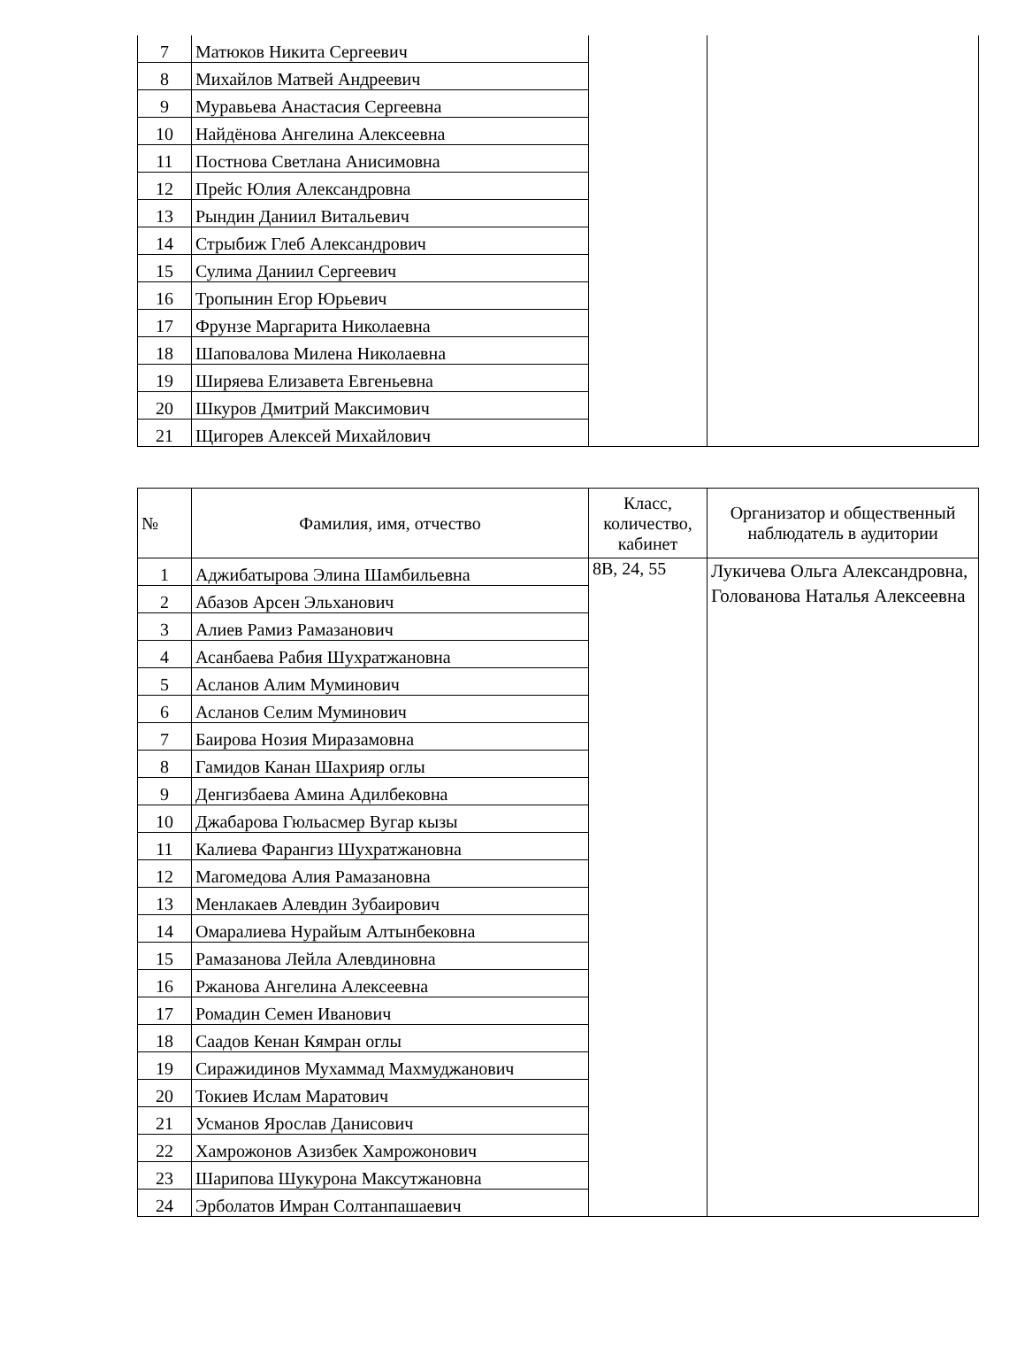| 7 | Матюков Никита Сергеевич | | |
| 8 | Михайлов Матвей Андреевич | | |
| 9 | Муравьева Анастасия Сергеевна | | |
| 10 | Найдёнова Ангелина Алексеевна | | |
| 11 | Постнова Светлана Анисимовна | | |
| 12 | Прейс Юлия Александровна | | |
| 13 | Рындин Даниил Витальевич | | |
| 14 | Стрыбиж Глеб Александрович | | |
| 15 | Сулима Даниил Сергеевич | | |
| 16 | Тропынин Егор Юрьевич | | |
| 17 | Фрунзе Маргарита Николаевна | | |
| 18 | Шаповалова Милена Николаевна | | |
| 19 | Ширяева Елизавета Евгеньевна | | |
| 20 | Шкуров Дмитрий Максимович | | |
| 21 | Щигорев Алексей Михайлович | | |
| № | Фамилия, имя, отчество | Класс, количество, кабинет | Организатор и общественный наблюдатель в аудитории |
| --- | --- | --- | --- |
| 1 | Аджибатырова Элина Шамбильевна | 8В, 24, 55 | Лукичева Ольга Александровна, Голованова Наталья Алексеевна |
| 2 | Абазов Арсен Эльханович | | |
| 3 | Алиев Рамиз Рамазанович | | |
| 4 | Асанбаева Рабия Шухратжановна | | |
| 5 | Асланов Алим Муминович | | |
| 6 | Асланов Селим Муминович | | |
| 7 | Баирова Нозия Миразамовна | | |
| 8 | Гамидов Канан Шахрияр оглы | | |
| 9 | Денгизбаева Амина Адилбековна | | |
| 10 | Джабарова Гюльасмер Вугар кызы | | |
| 11 | Калиева Фарангиз Шухратжановна | | |
| 12 | Магомедова Алия Рамазановна | | |
| 13 | Менлакаев Алевдин Зубаирович | | |
| 14 | Омаралиева Нурайым Алтынбековна | | |
| 15 | Рамазанова Лейла Алевдиновна | | |
| 16 | Ржанова Ангелина Алексеевна | | |
| 17 | Ромадин Семен Иванович | | |
| 18 | Саадов Кенан Кямран оглы | | |
| 19 | Сиражидинов Мухаммад Махмуджанович | | |
| 20 | Токиев Ислам Маратович | | |
| 21 | Усманов Ярослав Данисович | | |
| 22 | Хамрожонов Азизбек Хамрожонович | | |
| 23 | Шарипова Шукурона Максутжановна | | |
| 24 | Эрболатов Имран Солтанпашаевич | | |